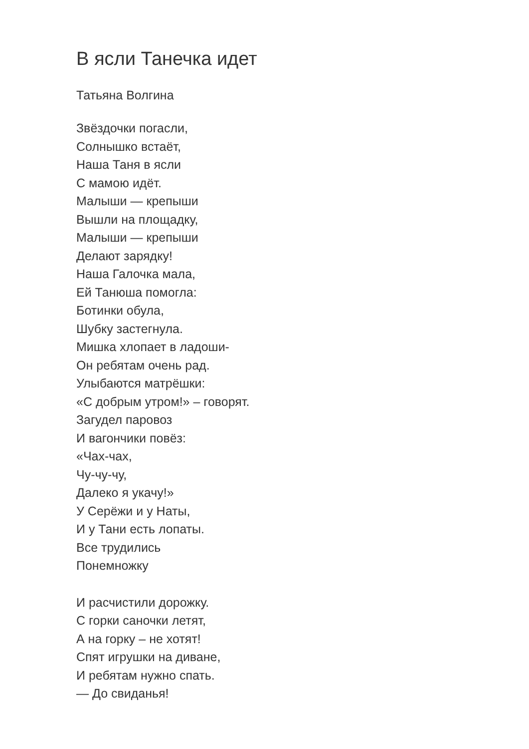В ясли Танечка идет
Татьяна Волгина
Звёздочки погасли,
Солнышко встаёт,
Наша Таня в ясли
С мамою идёт.
Малыши — крепыши
Вышли на площадку,
Малыши — крепыши
Делают зарядку!
Наша Галочка мала,
Ей Танюша помогла:
Ботинки обула,
Шубку застегнула.
Мишка хлопает в ладоши-
Он ребятам очень рад.
Улыбаются матрёшки:
«С добрым утром!» – говорят.
Загудел паровоз
И вагончики повёз:
«Чах-чах,
Чу-чу-чу,
Далеко я укачу!»
У Серёжи и у Наты,
И у Тани есть лопаты.
Все трудились
Понемножку
И расчистили дорожку.
С горки саночки летят,
А на горку – не хотят!
Спят игрушки на диване,
И ребятам нужно спать.
— До свиданья!